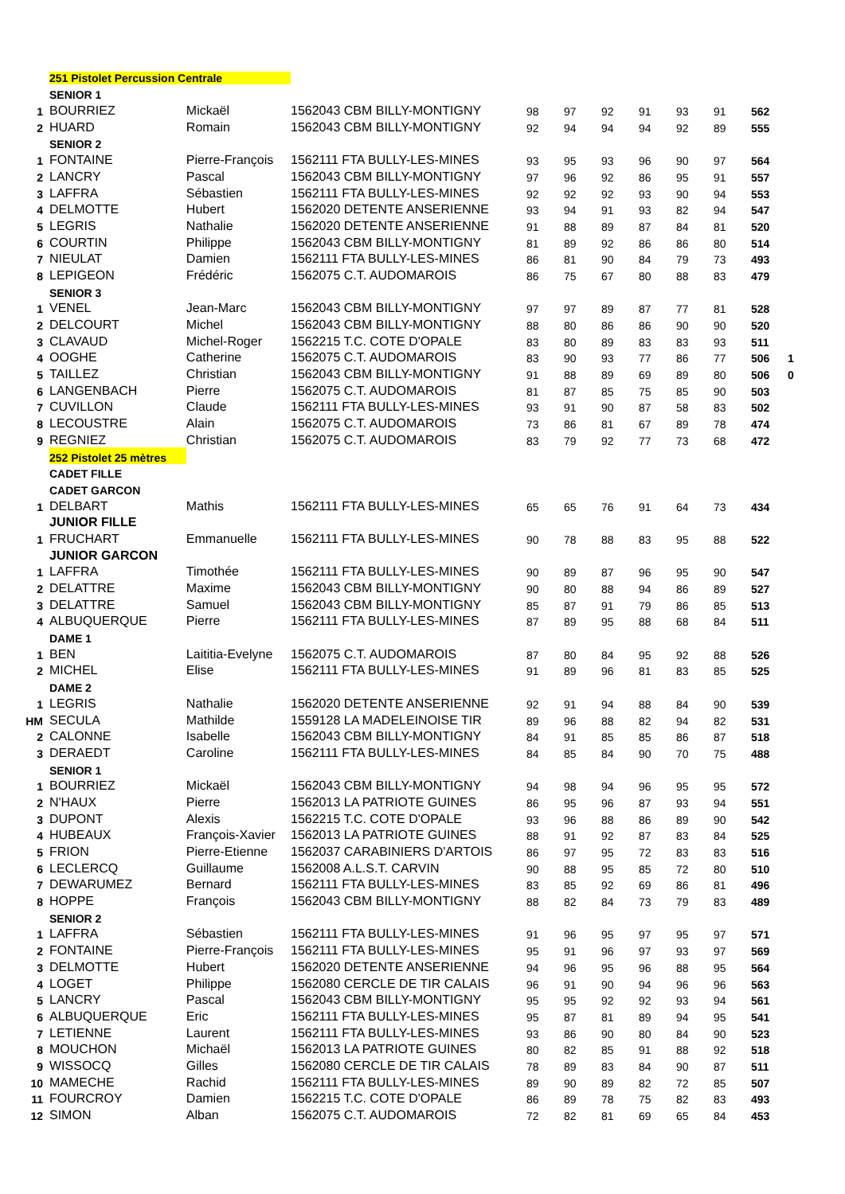| | 251 Pistolet Percussion Centrale | | | | | | | | | | |
| | SENIOR 1 | | | | | | | | | | |
| 1 | BOURRIEZ | Mickaël | 1562043 CBM BILLY-MONTIGNY | 98 | 97 | 92 | 91 | 93 | 91 | 562 | |
| 2 | HUARD | Romain | 1562043 CBM BILLY-MONTIGNY | 92 | 94 | 94 | 94 | 92 | 89 | 555 | |
| | SENIOR 2 | | | | | | | | | | |
| 1 | FONTAINE | Pierre-François | 1562111 FTA BULLY-LES-MINES | 93 | 95 | 93 | 96 | 90 | 97 | 564 | |
| 2 | LANCRY | Pascal | 1562043 CBM BILLY-MONTIGNY | 97 | 96 | 92 | 86 | 95 | 91 | 557 | |
| 3 | LAFFRA | Sébastien | 1562111 FTA BULLY-LES-MINES | 92 | 92 | 92 | 93 | 90 | 94 | 553 | |
| 4 | DELMOTTE | Hubert | 1562020 DETENTE ANSERIENNE | 93 | 94 | 91 | 93 | 82 | 94 | 547 | |
| 5 | LEGRIS | Nathalie | 1562020 DETENTE ANSERIENNE | 91 | 88 | 89 | 87 | 84 | 81 | 520 | |
| 6 | COURTIN | Philippe | 1562043 CBM BILLY-MONTIGNY | 81 | 89 | 92 | 86 | 86 | 80 | 514 | |
| 7 | NIEULAT | Damien | 1562111 FTA BULLY-LES-MINES | 86 | 81 | 90 | 84 | 79 | 73 | 493 | |
| 8 | LEPIGEON | Frédéric | 1562075 C.T. AUDOMAROIS | 86 | 75 | 67 | 80 | 88 | 83 | 479 | |
| | SENIOR 3 | | | | | | | | | | |
| 1 | VENEL | Jean-Marc | 1562043 CBM BILLY-MONTIGNY | 97 | 97 | 89 | 87 | 77 | 81 | 528 | |
| 2 | DELCOURT | Michel | 1562043 CBM BILLY-MONTIGNY | 88 | 80 | 86 | 86 | 90 | 90 | 520 | |
| 3 | CLAVAUD | Michel-Roger | 1562215 T.C. COTE D'OPALE | 83 | 80 | 89 | 83 | 83 | 93 | 511 | |
| 4 | OOGHE | Catherine | 1562075 C.T. AUDOMAROIS | 83 | 90 | 93 | 77 | 86 | 77 | 506 | 1 |
| 5 | TAILLEZ | Christian | 1562043 CBM BILLY-MONTIGNY | 91 | 88 | 89 | 69 | 89 | 80 | 506 | 0 |
| 6 | LANGENBACH | Pierre | 1562075 C.T. AUDOMAROIS | 81 | 87 | 85 | 75 | 85 | 90 | 503 | |
| 7 | CUVILLON | Claude | 1562111 FTA BULLY-LES-MINES | 93 | 91 | 90 | 87 | 58 | 83 | 502 | |
| 8 | LECOUSTRE | Alain | 1562075 C.T. AUDOMAROIS | 73 | 86 | 81 | 67 | 89 | 78 | 474 | |
| 9 | REGNIEZ | Christian | 1562075 C.T. AUDOMAROIS | 83 | 79 | 92 | 77 | 73 | 68 | 472 | |
| | 252 Pistolet 25 mètres | | | | | | | | | | |
| | CADET FILLE | | | | | | | | | | |
| | CADET GARCON | | | | | | | | | | |
| 1 | DELBART | Mathis | 1562111 FTA BULLY-LES-MINES | 65 | 65 | 76 | 91 | 64 | 73 | 434 | |
| | JUNIOR FILLE | | | | | | | | | | |
| 1 | FRUCHART | Emmanuelle | 1562111 FTA BULLY-LES-MINES | 90 | 78 | 88 | 83 | 95 | 88 | 522 | |
| | JUNIOR GARCON | | | | | | | | | | |
| 1 | LAFFRA | Timothée | 1562111 FTA BULLY-LES-MINES | 90 | 89 | 87 | 96 | 95 | 90 | 547 | |
| 2 | DELATTRE | Maxime | 1562043 CBM BILLY-MONTIGNY | 90 | 80 | 88 | 94 | 86 | 89 | 527 | |
| 3 | DELATTRE | Samuel | 1562043 CBM BILLY-MONTIGNY | 85 | 87 | 91 | 79 | 86 | 85 | 513 | |
| 4 | ALBUQUERQUE | Pierre | 1562111 FTA BULLY-LES-MINES | 87 | 89 | 95 | 88 | 68 | 84 | 511 | |
| | DAME 1 | | | | | | | | | | |
| 1 | BEN | Laititia-Evelyne | 1562075 C.T. AUDOMAROIS | 87 | 80 | 84 | 95 | 92 | 88 | 526 | |
| 2 | MICHEL | Elise | 1562111 FTA BULLY-LES-MINES | 91 | 89 | 96 | 81 | 83 | 85 | 525 | |
| | DAME 2 | | | | | | | | | | |
| 1 | LEGRIS | Nathalie | 1562020 DETENTE ANSERIENNE | 92 | 91 | 94 | 88 | 84 | 90 | 539 | |
| HM | SECULA | Mathilde | 1559128 LA MADELEINOISE TIR | 89 | 96 | 88 | 82 | 94 | 82 | 531 | |
| 2 | CALONNE | Isabelle | 1562043 CBM BILLY-MONTIGNY | 84 | 91 | 85 | 85 | 86 | 87 | 518 | |
| 3 | DERAEDT | Caroline | 1562111 FTA BULLY-LES-MINES | 84 | 85 | 84 | 90 | 70 | 75 | 488 | |
| | SENIOR 1 | | | | | | | | | | |
| 1 | BOURRIEZ | Mickaël | 1562043 CBM BILLY-MONTIGNY | 94 | 98 | 94 | 96 | 95 | 95 | 572 | |
| 2 | N'HAUX | Pierre | 1562013 LA PATRIOTE GUINES | 86 | 95 | 96 | 87 | 93 | 94 | 551 | |
| 3 | DUPONT | Alexis | 1562215 T.C. COTE D'OPALE | 93 | 96 | 88 | 86 | 89 | 90 | 542 | |
| 4 | HUBEAUX | François-Xavier | 1562013 LA PATRIOTE GUINES | 88 | 91 | 92 | 87 | 83 | 84 | 525 | |
| 5 | FRION | Pierre-Etienne | 1562037 CARABINIERS D'ARTOIS | 86 | 97 | 95 | 72 | 83 | 83 | 516 | |
| 6 | LECLERCQ | Guillaume | 1562008 A.L.S.T. CARVIN | 90 | 88 | 95 | 85 | 72 | 80 | 510 | |
| 7 | DEWARUMEZ | Bernard | 1562111 FTA BULLY-LES-MINES | 83 | 85 | 92 | 69 | 86 | 81 | 496 | |
| 8 | HOPPE | François | 1562043 CBM BILLY-MONTIGNY | 88 | 82 | 84 | 73 | 79 | 83 | 489 | |
| | SENIOR 2 | | | | | | | | | | |
| 1 | LAFFRA | Sébastien | 1562111 FTA BULLY-LES-MINES | 91 | 96 | 95 | 97 | 95 | 97 | 571 | |
| 2 | FONTAINE | Pierre-François | 1562111 FTA BULLY-LES-MINES | 95 | 91 | 96 | 97 | 93 | 97 | 569 | |
| 3 | DELMOTTE | Hubert | 1562020 DETENTE ANSERIENNE | 94 | 96 | 95 | 96 | 88 | 95 | 564 | |
| 4 | LOGET | Philippe | 1562080 CERCLE DE TIR CALAIS | 96 | 91 | 90 | 94 | 96 | 96 | 563 | |
| 5 | LANCRY | Pascal | 1562043 CBM BILLY-MONTIGNY | 95 | 95 | 92 | 92 | 93 | 94 | 561 | |
| 6 | ALBUQUERQUE | Eric | 1562111 FTA BULLY-LES-MINES | 95 | 87 | 81 | 89 | 94 | 95 | 541 | |
| 7 | LETIENNE | Laurent | 1562111 FTA BULLY-LES-MINES | 93 | 86 | 90 | 80 | 84 | 90 | 523 | |
| 8 | MOUCHON | Michaël | 1562013 LA PATRIOTE GUINES | 80 | 82 | 85 | 91 | 88 | 92 | 518 | |
| 9 | WISSOCQ | Gilles | 1562080 CERCLE DE TIR CALAIS | 78 | 89 | 83 | 84 | 90 | 87 | 511 | |
| 10 | MAMECHE | Rachid | 1562111 FTA BULLY-LES-MINES | 89 | 90 | 89 | 82 | 72 | 85 | 507 | |
| 11 | FOURCROY | Damien | 1562215 T.C. COTE D'OPALE | 86 | 89 | 78 | 75 | 82 | 83 | 493 | |
| 12 | SIMON | Alban | 1562075 C.T. AUDOMAROIS | 72 | 82 | 81 | 69 | 65 | 84 | 453 | |